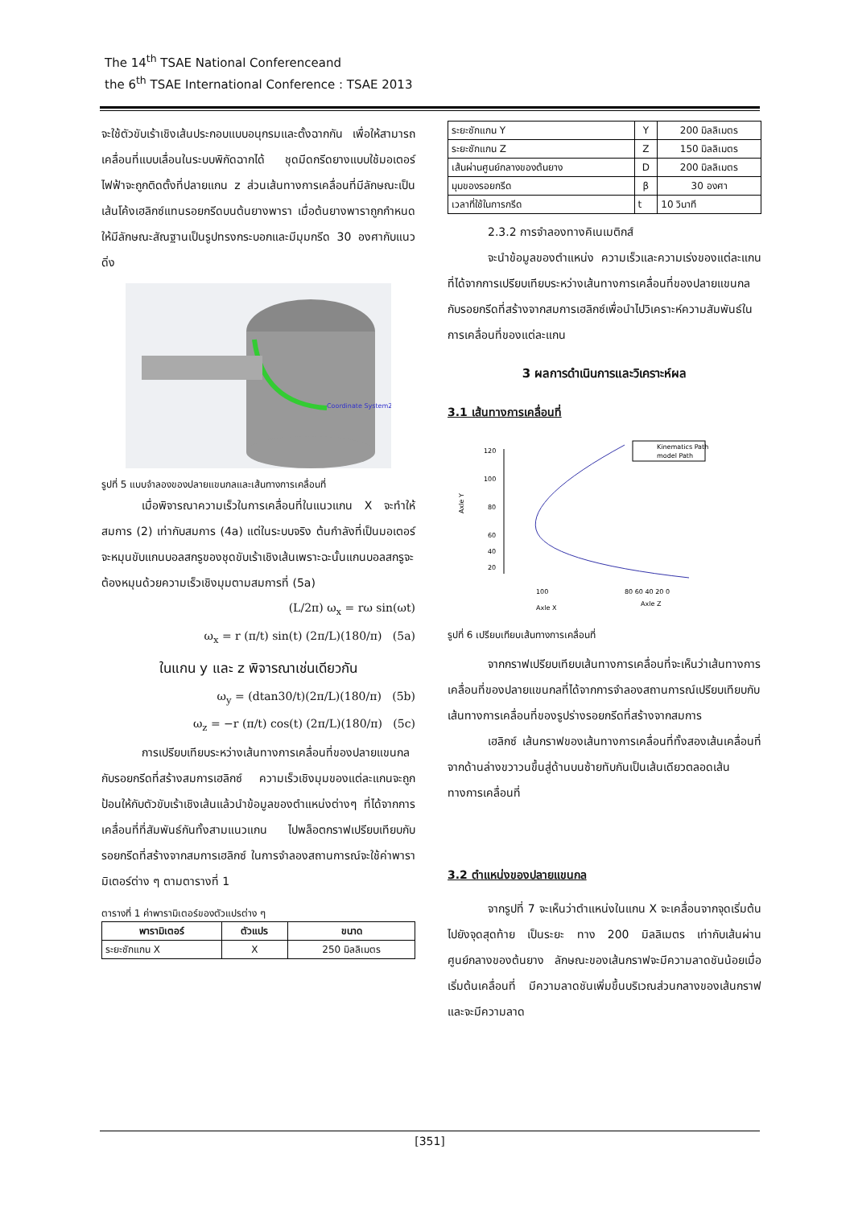The 14<sup>th</sup> TSAE National Conferenceand
the 6<sup>th</sup> TSAE International Conference : TSAE 2013
จะใช้ตัวขับเร้าเชิงเส้นประกอบแบบอนุกรมและตั้งฉากกัน เพื่อให้สามารถเคลื่อนที่แบบเลื่อนในระบบพิกัดฉากได้ ชุดมีดกรีดยางแบบใช้มอเตอร์ไฟฟ้าจะถูกติดตั้งที่ปลายแกน z ส่วนเส้นทางการเคลื่อนที่มีลักษณะเป็นเส้นโค้งเฮลิกซ์แทนรอยกรีดบนต้นยางพารา เมื่อต้นยางพาราถูกกำหนดให้มีลักษณะสัณฐานเป็นรูปทรงกระบอกและมีมุมกรีด 30 องศากับแนวดิ่ง
Coordinate System2
รูปที่ 5 แบบจำลองของปลายแขนกลและเส้นทางการเคลื่อนที่
เมื่อพิจารณาความเร็วในการเคลื่อนที่ในแนวแกน X จะทำให้สมการ (2) เท่ากับสมการ (4a) แต่ในระบบจริง ต้นกำลังที่เป็นมอเตอร์จะหมุนขับแกนบอลสกรูของชุดขับเร้าเชิงเส้นเพราะฉะนั้นแกนบอลสกรูจะต้องหมุนด้วยความเร็วเชิงมุมตามสมการที่ (5a)
(L/2π) ω<sub>x</sub> = rω sin(ωt)
ω<sub>x</sub> = r (π/t) sin(t) (2π/L)(180/π) (5a)
ในแกน y และ z พิจารณาเช่นเดียวกัน
ω<sub>y</sub> = (dtan30/t)(2π/L)(180/π) (5b)
ω<sub>z</sub> = −r (π/t) cos(t) (2π/L)(180/π) (5c)
การเปรียบเทียบระหว่างเส้นทางการเคลื่อนที่ของปลายแขนกลกับรอยกรีดที่สร้างสมการเฮลิกซ์ ความเร็วเชิงมุมของแต่ละแกนจะถูกป้อนให้กับตัวขับเร้าเชิงเส้นแล้วนำข้อมูลของตำแหน่งต่างๆ ที่ได้จากการเคลื่อนที่ที่สัมพันธ์กันทั้งสามแนวแกน ไปพล็อตกราฟเปรียบเทียบกับรอยกรีดที่สร้างจากสมการเฮลิกซ์ ในการจำลองสถานการณ์จะใช้ค่าพารา มิเตอร์ต่าง ๆ ตามตารางที่ 1
ตารางที่ 1 ค่าพารามิเตอร์ของตัวแปรต่าง ๆ
| พารามิเตอร์ | ตัวแปร | ขนาด |
| --- | --- | --- |
| ระยะชักแกน X | X | 250 มิลลิเมตร |
| ระยะชักแกน Y | Y | 200 มิลลิเมตร |
| ระยะชักแกน Z | Z | 150 มิลลิเมตร |
| เส้นผ่านศูนย์กลางของต้นยาง | D | 200 มิลลิเมตร |
| มุมของรอยกรีด | β | 30 องศา |
| เวลาที่ใช้ในการกรีด | t | 10 วินาที |
2.3.2 การจำลองทางคิเนเมติกส์
จะนำข้อมูลของตำแหน่ง ความเร็วและความเร่งของแต่ละแกนที่ได้จากการเปรียบเทียบระหว่างเส้นทางการเคลื่อนที่ของปลายแขนกล กับรอยกรีดที่สร้างจากสมการเฮลิกซ์เพื่อนำไปวิเคราะห์ความสัมพันธ์ในการเคลื่อนที่ของแต่ละแกน
3 ผลการดำเนินการและวิเคราะห์ผล
3.1 เส้นทางการเคลื่อนที่
120
100
80
60
40
20
Kinematics Path
model Path
100
80 60 40 20 0
Axle X
Axle Z
Axle Y
รูปที่ 6 เปรียบเทียบเส้นทางการเคลื่อนที่
จากกราฟเปรียบเทียบเส้นทางการเคลื่อนที่จะเห็นว่าเส้นทางการเคลื่อนที่ของปลายแขนกลที่ได้จากการจำลองสถานการณ์เปรียบเทียบกับเส้นทางการเคลื่อนที่ของรูปร่างรอยกรีดที่สร้างจากสมการ
เฮลิกซ์ เส้นกราฟของเส้นทางการเคลื่อนที่ทั้งสองเส้นเคลื่อนที่จากด้านล่างขวาวนขึ้นสู่ด้านบนซ้ายทับกันเป็นเส้นเดียวตลอดเส้นทางการเคลื่อนที่
3.2 ตำแหน่งของปลายแขนกล
จากรูปที่ 7 จะเห็นว่าตำแหน่งในแกน X จะเคลื่อนจากจุดเริ่มต้นไปยังจุดสุดท้าย เป็นระยะ ทาง 200 มิลลิเมตร เท่ากับเส้นผ่านศูนย์กลางของต้นยาง ลักษณะของเส้นกราฟจะมีความลาดชันน้อยเมื่อเริ่มต้นเคลื่อนที่ มีความลาดชันเพิ่มขึ้นบริเวณส่วนกลางของเส้นกราฟ และจะมีความลาด
[351]